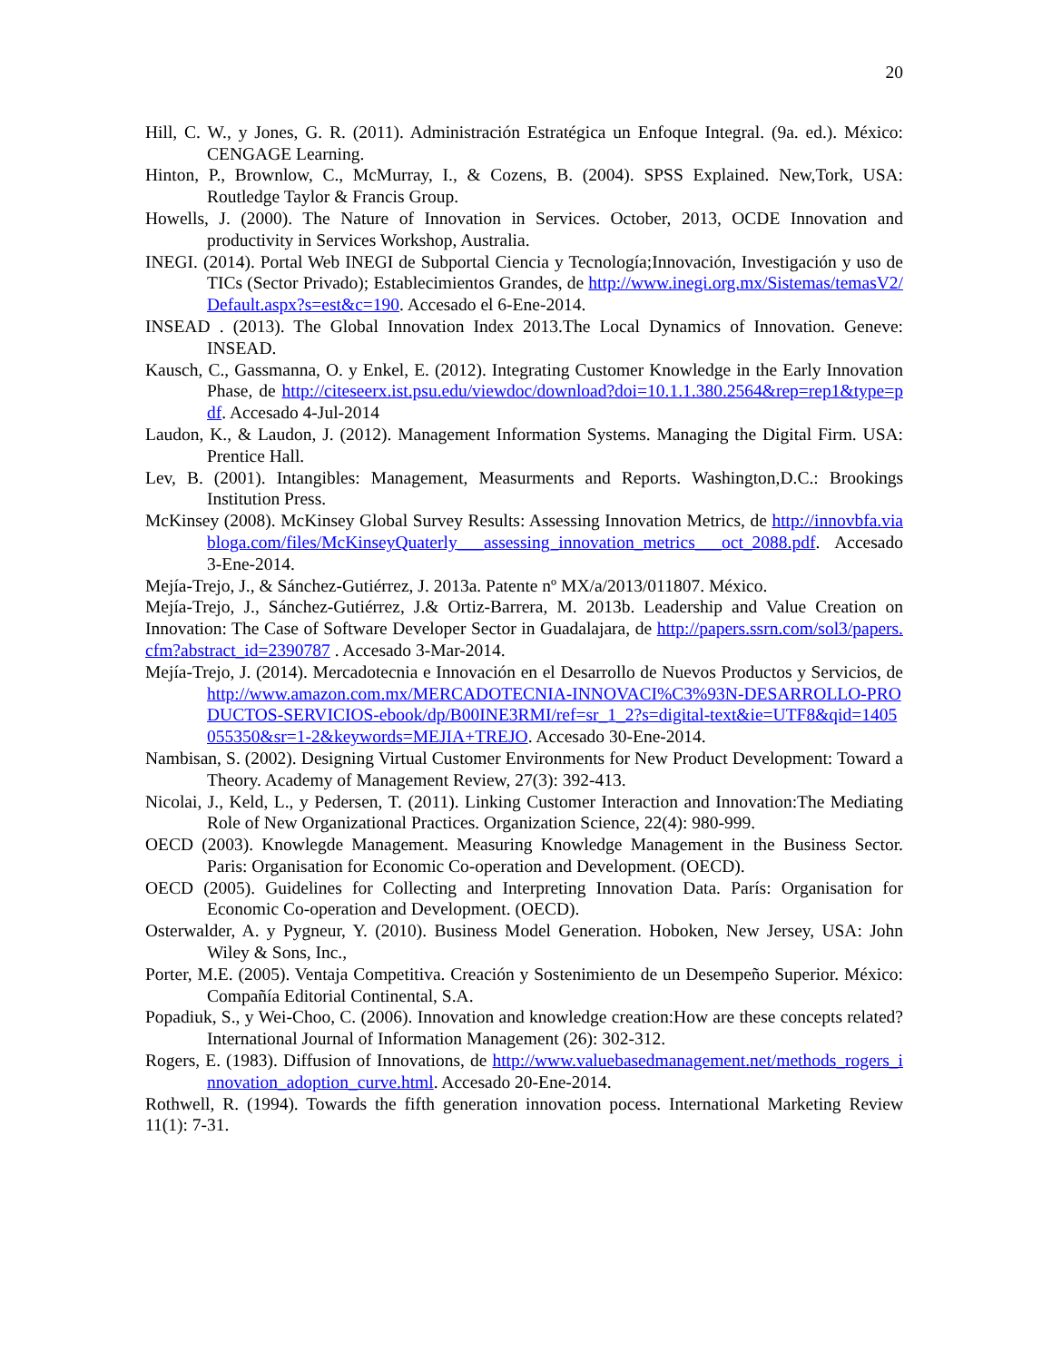20
Hill, C. W., y Jones, G. R. (2011). Administración Estratégica un Enfoque Integral. (9a. ed.). México: CENGAGE Learning.
Hinton, P., Brownlow, C., McMurray, I., & Cozens, B. (2004). SPSS Explained. New,Tork, USA: Routledge Taylor & Francis Group.
Howells, J. (2000). The Nature of Innovation in Services. October, 2013, OCDE Innovation and productivity in Services Workshop, Australia.
INEGI. (2014). Portal Web INEGI de Subportal Ciencia y Tecnología;Innovación, Investigación y uso de TICs (Sector Privado); Establecimientos Grandes, de http://www.inegi.org.mx/Sistemas/temasV2/Default.aspx?s=est&c=190. Accesado el 6-Ene-2014.
INSEAD . (2013). The Global Innovation Index 2013.The Local Dynamics of Innovation. Geneve: INSEAD.
Kausch, C., Gassmanna, O. y Enkel, E. (2012). Integrating Customer Knowledge in the Early Innovation Phase, de http://citeseerx.ist.psu.edu/viewdoc/download?doi=10.1.1.380.2564&rep=rep1&type=pdf. Accesado 4-Jul-2014
Laudon, K., & Laudon, J. (2012). Management Information Systems. Managing the Digital Firm. USA: Prentice Hall.
Lev, B. (2001). Intangibles: Management, Measurments and Reports. Washington,D.C.: Brookings Institution Press.
McKinsey (2008). McKinsey Global Survey Results: Assessing Innovation Metrics, de http://innovbfa.viabloga.com/files/McKinseyQuaterly___assessing_innovation_metrics___oct_2088.pdf. Accesado 3-Ene-2014.
Mejía-Trejo, J., & Sánchez-Gutiérrez, J. 2013a. Patente nº MX/a/2013/011807. México.
Mejía-Trejo, J., Sánchez-Gutiérrez, J.& Ortiz-Barrera, M. 2013b. Leadership and Value Creation on Innovation: The Case of Software Developer Sector in Guadalajara, de http://papers.ssrn.com/sol3/papers.cfm?abstract_id=2390787 . Accesado 3-Mar-2014.
Mejía-Trejo, J. (2014). Mercadotecnia e Innovación en el Desarrollo de Nuevos Productos y Servicios, de http://www.amazon.com.mx/MERCADOTECNIA-INNOVACI%C3%93N-DESARROLLO-PRODUCTOS-SERVICIOS-ebook/dp/B00INE3RMI/ref=sr_1_2?s=digital-text&ie=UTF8&qid=1405055350&sr=1-2&keywords=MEJIA+TREJO. Accesado 30-Ene-2014.
Nambisan, S. (2002). Designing Virtual Customer Environments for New Product Development: Toward a Theory. Academy of Management Review, 27(3): 392-413.
Nicolai, J., Keld, L., y Pedersen, T. (2011). Linking Customer Interaction and Innovation:The Mediating Role of New Organizational Practices. Organization Science, 22(4): 980-999.
OECD (2003). Knowlegde Management. Measuring Knowledge Management in the Business Sector. Paris: Organisation for Economic Co-operation and Development. (OECD).
OECD (2005). Guidelines for Collecting and Interpreting Innovation Data. París: Organisation for Economic Co-operation and Development. (OECD).
Osterwalder, A. y Pygneur, Y. (2010). Business Model Generation. Hoboken, New Jersey, USA: John Wiley & Sons, Inc.,
Porter, M.E. (2005). Ventaja Competitiva. Creación y Sostenimiento de un Desempeño Superior. México: Compañía Editorial Continental, S.A.
Popadiuk, S., y Wei-Choo, C. (2006). Innovation and knowledge creation:How are these concepts related? International Journal of Information Management (26): 302-312.
Rogers, E. (1983). Diffusion of Innovations, de http://www.valuebasedmanagement.net/methods_rogers_innovation_adoption_curve.html. Accesado 20-Ene-2014.
Rothwell, R. (1994). Towards the fifth generation innovation pocess. International Marketing Review 11(1): 7-31.